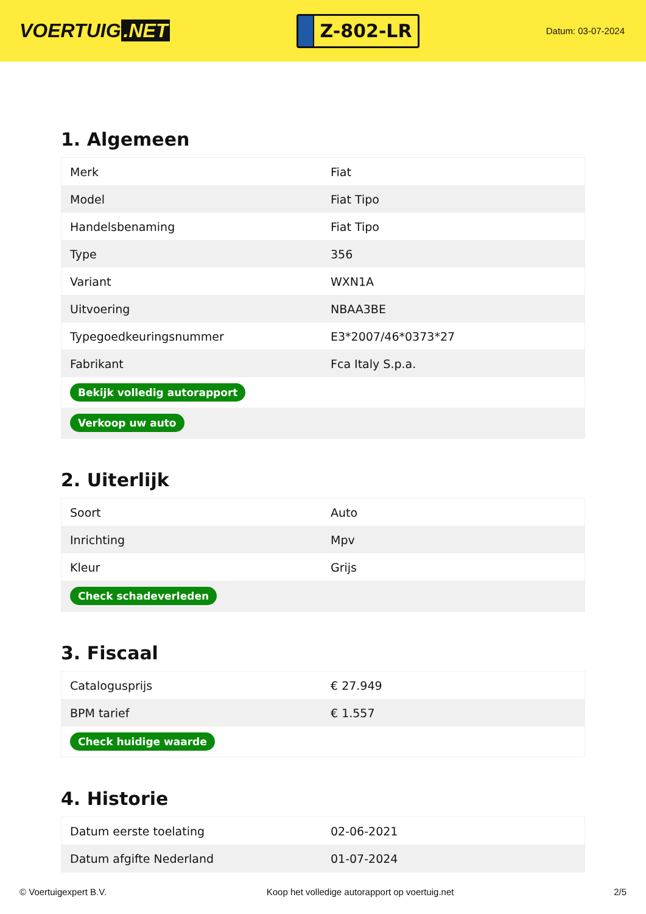VOERTUIG.NET
Z-802-LR
Datum: 03-07-2024
1. Algemeen
| Merk | Fiat |
| Model | Fiat Tipo |
| Handelsbenaming | Fiat Tipo |
| Type | 356 |
| Variant | WXN1A |
| Uitvoering | NBAA3BE |
| Typegoedkeuringsnummer | E3*2007/46*0373*27 |
| Fabrikant | Fca Italy S.p.a. |
| Bekijk volledig autorapport | |
| Verkoop uw auto | |
2. Uiterlijk
| Soort | Auto |
| Inrichting | Mpv |
| Kleur | Grijs |
| Check schadeverleden | |
3. Fiscaal
| Catalogusprijs | € 27.949 |
| BPM tarief | € 1.557 |
| Check huidige waarde | |
4. Historie
| Datum eerste toelating | 02-06-2021 |
| Datum afgifte Nederland | 01-07-2024 |
© Voertuigexpert B.V. Koop het volledige autorapport op voertuig.net 2/5